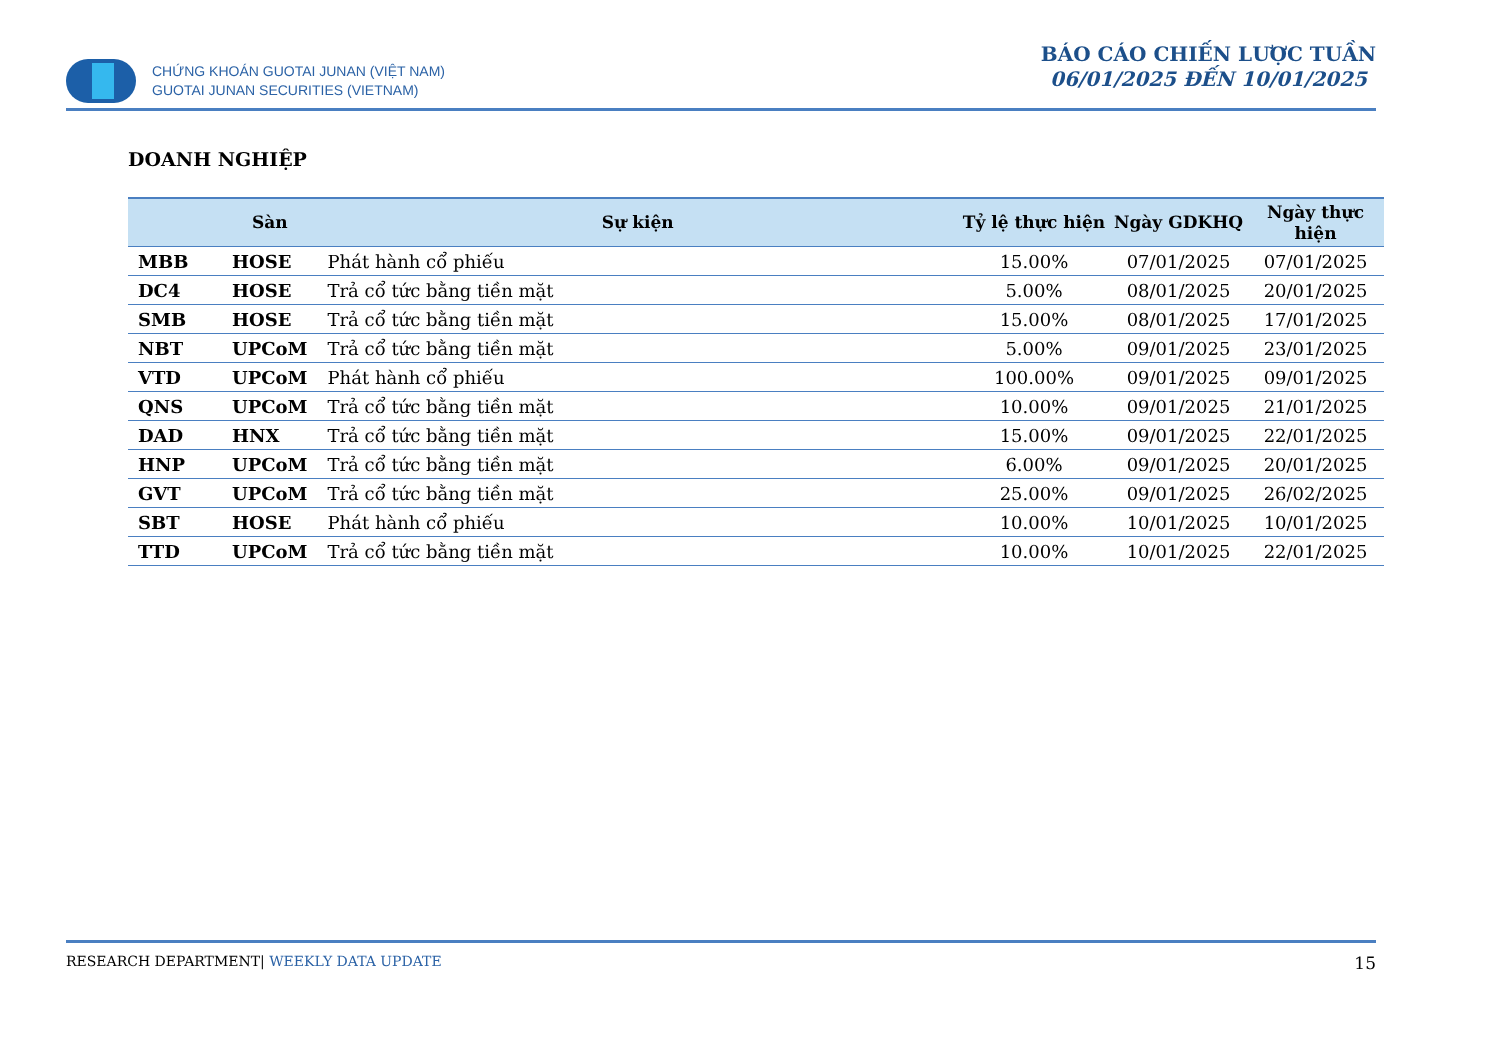CHỨNG KHOÁN GUOTAI JUNAN (VIỆT NAM)
GUOTAI JUNAN SECURITIES (VIETNAM)
BÁO CÁO CHIẾN LƯỢC TUẦN
06/01/2025 ĐẾN 10/01/2025
DOANH NGHIỆP
| | Sàn | Sự kiện | Tỷ lệ thực hiện | Ngày GDKHQ | Ngày thực hiện |
| --- | --- | --- | --- | --- | --- |
| MBB | HOSE | Phát hành cổ phiếu | 15.00% | 07/01/2025 | 07/01/2025 |
| DC4 | HOSE | Trả cổ tức bằng tiền mặt | 5.00% | 08/01/2025 | 20/01/2025 |
| SMB | HOSE | Trả cổ tức bằng tiền mặt | 15.00% | 08/01/2025 | 17/01/2025 |
| NBT | UPCoM | Trả cổ tức bằng tiền mặt | 5.00% | 09/01/2025 | 23/01/2025 |
| VTD | UPCoM | Phát hành cổ phiếu | 100.00% | 09/01/2025 | 09/01/2025 |
| QNS | UPCoM | Trả cổ tức bằng tiền mặt | 10.00% | 09/01/2025 | 21/01/2025 |
| DAD | HNX | Trả cổ tức bằng tiền mặt | 15.00% | 09/01/2025 | 22/01/2025 |
| HNP | UPCoM | Trả cổ tức bằng tiền mặt | 6.00% | 09/01/2025 | 20/01/2025 |
| GVT | UPCoM | Trả cổ tức bằng tiền mặt | 25.00% | 09/01/2025 | 26/02/2025 |
| SBT | HOSE | Phát hành cổ phiếu | 10.00% | 10/01/2025 | 10/01/2025 |
| TTD | UPCoM | Trả cổ tức bằng tiền mặt | 10.00% | 10/01/2025 | 22/01/2025 |
RESEARCH DEPARTMENT| WEEKLY DATA UPDATE 15